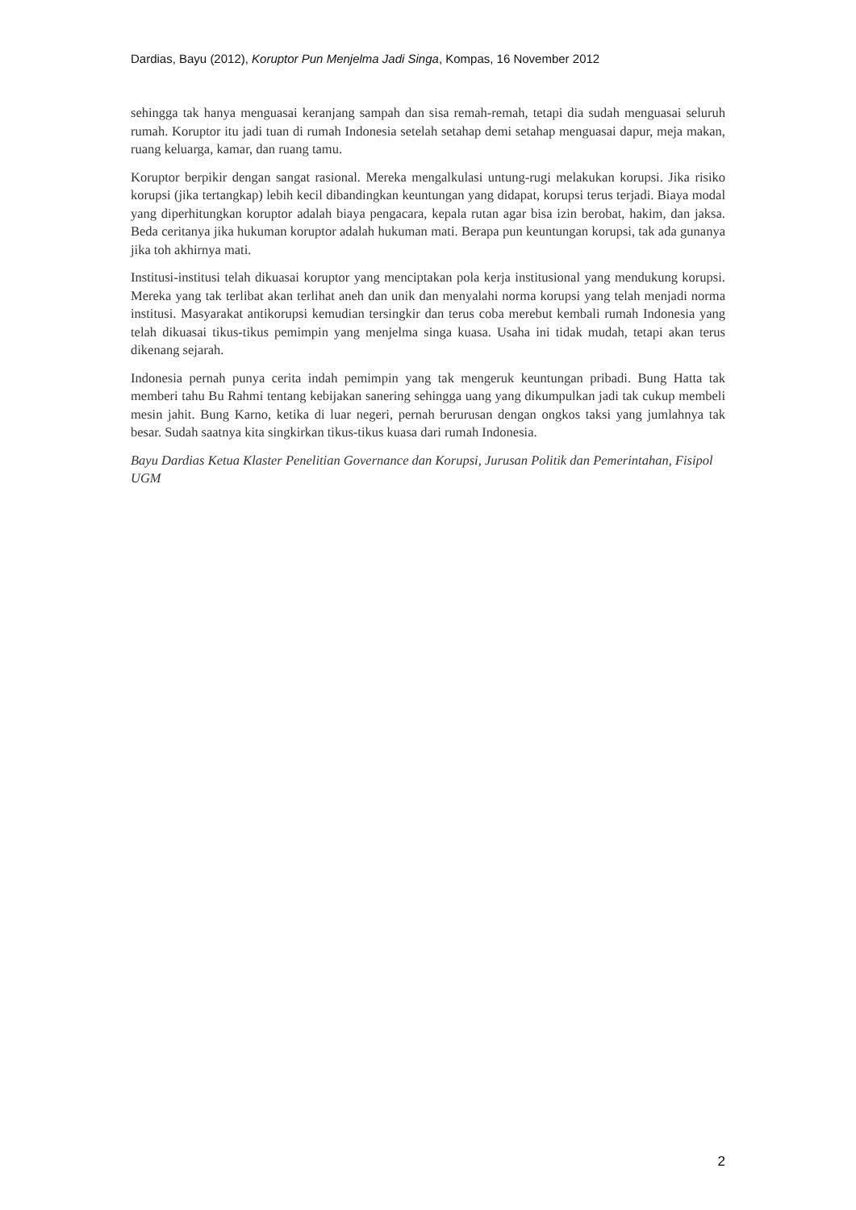Dardias, Bayu (2012), Koruptor Pun Menjelma Jadi Singa, Kompas, 16 November 2012
sehingga tak hanya menguasai keranjang sampah dan sisa remah-remah, tetapi dia sudah menguasai seluruh rumah. Koruptor itu jadi tuan di rumah Indonesia setelah setahap demi setahap menguasai dapur, meja makan, ruang keluarga, kamar, dan ruang tamu.
Koruptor berpikir dengan sangat rasional. Mereka mengalkulasi untung-rugi melakukan korupsi. Jika risiko korupsi (jika tertangkap) lebih kecil dibandingkan keuntungan yang didapat, korupsi terus terjadi. Biaya modal yang diperhitungkan koruptor adalah biaya pengacara, kepala rutan agar bisa izin berobat, hakim, dan jaksa. Beda ceritanya jika hukuman koruptor adalah hukuman mati. Berapa pun keuntungan korupsi, tak ada gunanya jika toh akhirnya mati.
Institusi-institusi telah dikuasai koruptor yang menciptakan pola kerja institusional yang mendukung korupsi. Mereka yang tak terlibat akan terlihat aneh dan unik dan menyalahi norma korupsi yang telah menjadi norma institusi. Masyarakat antikorupsi kemudian tersingkir dan terus coba merebut kembali rumah Indonesia yang telah dikuasai tikus-tikus pemimpin yang menjelma singa kuasa. Usaha ini tidak mudah, tetapi akan terus dikenang sejarah.
Indonesia pernah punya cerita indah pemimpin yang tak mengeruk keuntungan pribadi. Bung Hatta tak memberi tahu Bu Rahmi tentang kebijakan sanering sehingga uang yang dikumpulkan jadi tak cukup membeli mesin jahit. Bung Karno, ketika di luar negeri, pernah berurusan dengan ongkos taksi yang jumlahnya tak besar. Sudah saatnya kita singkirkan tikus-tikus kuasa dari rumah Indonesia.
Bayu Dardias Ketua Klaster Penelitian Governance dan Korupsi, Jurusan Politik dan Pemerintahan, Fisipol UGM
2